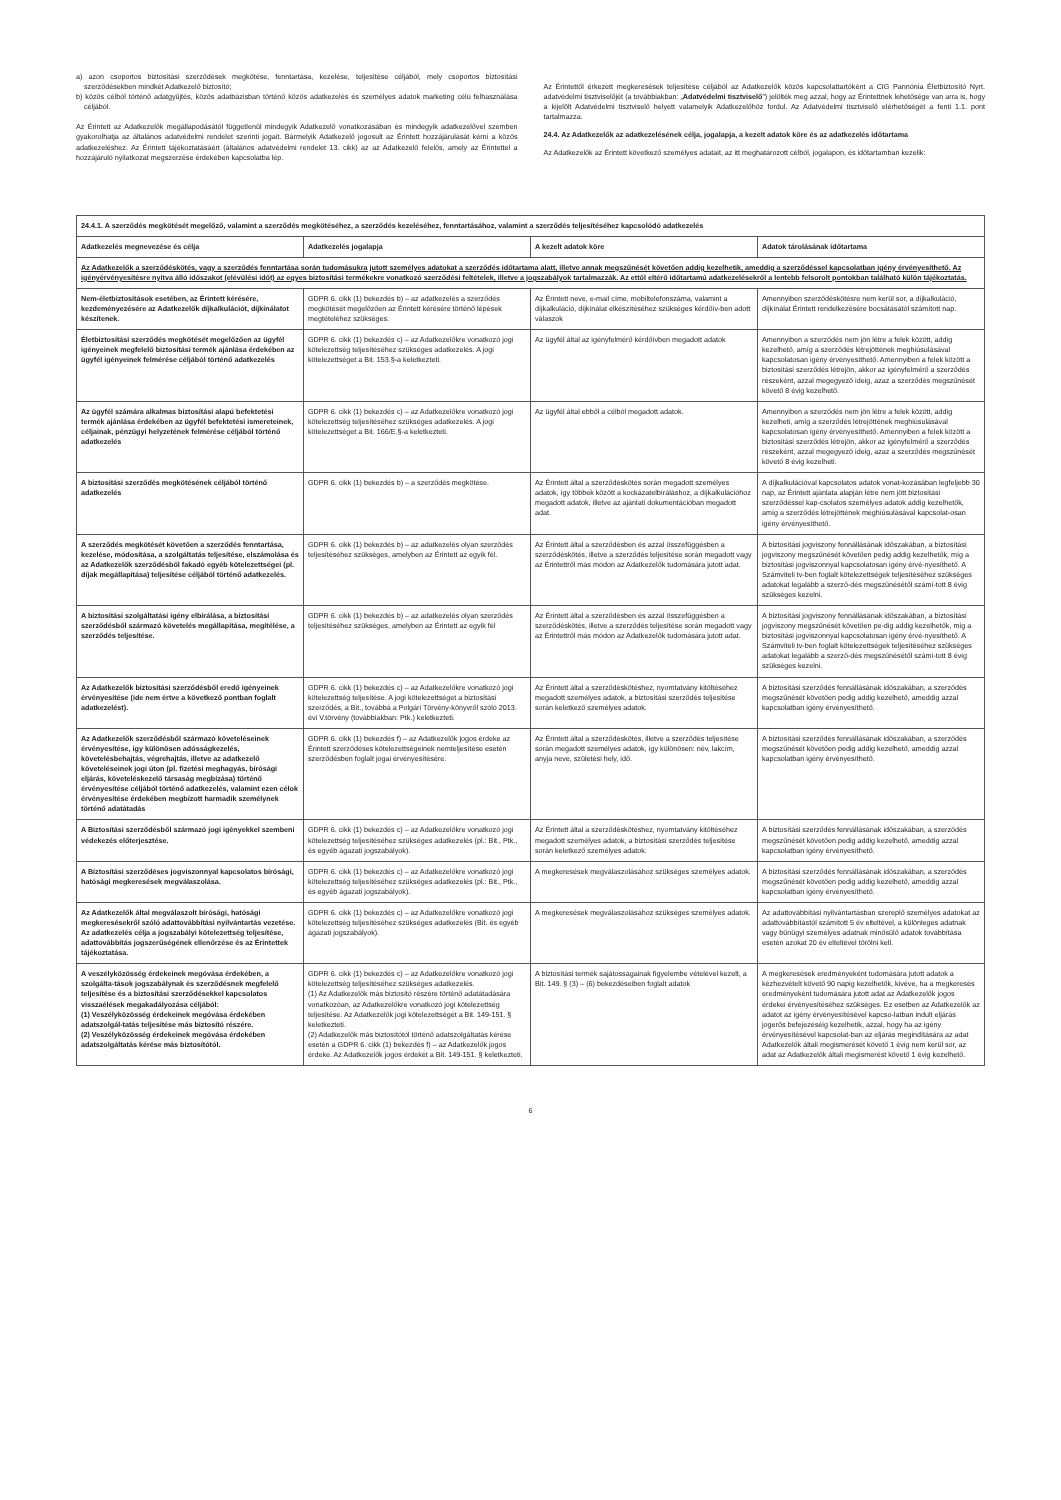a) azon csoportos biztosítási szerződések megkötése, fenntartása, kezelése, teljesítése céljából, mely csoportos biztosítási szerződésekben mindkét Adatkezelő biztosító;
b) közös célból történő adatgyűjtés, közös adatbázisban történő közös adatkezelés és személyes adatok marketing célú felhasználása céljából.
Az Érintett az Adatkezelők megállapodásától függetlenül mindegyik Adatkezelő vonatkozásában és mindegyik adatkezelővel szemben gyakorolhatja az általános adatvédelmi rendelet szerinti jogait. Bármelyik Adatkezelő jogosult az Érintett hozzájárulását kérni a közös adatkezeléshez. Az Érintett tájékoztatásáért (általános adatvédelmi rendelet 13. cikk) az az Adatkezelő felelős, amely az Érintettel a hozzájáruló nyilatkozat megszerzése érdekében kapcsolatba lép.
Az Érintettől érkezett megkeresések teljesítése céljából az Adatkezelők közös kapcsolattartóként a CIG Pannónia Életbiztosító Nyrt. adatvédelmi tisztviselőjét (a továbbiakban: „Adatvédelmi tisztviselő”) jelölték meg azzal, hogy az Érintettnek lehetősége van arra is, hogy a kijelölt Adatvédelmi tisztviselő helyett valamelyik Adatkezelőhöz fordul. Az Adatvédelmi tisztviselő elérhetőségét a fenti 1.1. pont tartalmazza.
24.4. Az Adatkezelők az adatkezelésének célja, jogalapja, a kezelt adatok köre és az adatkezelés időtartama
Az Adatkezelők az Érintett következő személyes adatait, az itt meghatározott célból, jogalapon, és időtartamban kezelik:
| 24.4.1. A szerződés megkötését megelőző, valamint a szerződés megkötéséhez, a szerződés kezeléséhez, fenntartásához, valamint a szerződés teljesítéséhez kapcsolódó adatkezelés | | | |
| --- | --- | --- | --- |
| Adatkezelés megnevezése és célja | Adatkezelés jogalapja | A kezelt adatok köre | Adatok tárolásának időtartama |
| Az Adatkezelők a szerződéskötés, vagy a szerződés fenntartása során tudomásukra jutott személyes adatokat a szerződés időtartama alatt, illetve annak megszűnését követően addig kezelhetik, ameddig a szerződéssel kapcsolatban igény érvényesíthető. Az igényérvényesítésre nyitva álló időszakot (elévülési időt) az egyes biztosítási termékekre vonatkozó szerződési feltételek, illetve a jogszabályok tartalmazzák. Az ettől eltérő időtartamú adatkezelésekről a lentebb felsorolt pontokban található külön tájékoztatás. | | | |
| Nem-életbiztosítások esetében, az Érintett kérésére, kezdeményezésére az Adatkezelők díjkalkulációt, díjkínálatot készítenek. | GDPR 6. cikk (1) bekezdés b) – az adatkezelés a szerződés megkötését megelőzően az Érintett kérésére történő lépések megtételéhez szükséges. | Az Érintett neve, e-mail címe, mobiltelefonszáma, valamint a díjkalkuláció, díjkínálat elkészítéséhez szükséges kérdőív-ben adott válaszok | Amennyiben szerződéskötésre nem kerül sor, a díjkalkuláció, díjkínálat Érintett rendelkezésére bocsátásától számított nap. |
| Életbiztosítási szerződés megkötését megelőzően az ügyfél igényeinek megfelelő biztosítási termék ajánlása érdekében az ügyfél igényeinek felmérése céljából történő adatkezelés | GDPR 6. cikk (1) bekezdés c) – az Adatkezelőkre vonatkozó jogi kötelezettség teljesítéséhez szükséges adatkezelés. A jogi kötelezettséget a Bit. 153.§-a keletkezteti. | Az ügyfél által az igényfelmérő kérdőívben megadott adatok | Amennyiben a szerződés nem jön létre a felek között, addig kezelhető, amíg a szerződés létrejöttének meghiúsulásával kapcsolatosan igény érvényesíthető. Amennyiben a felek között a biztosítási szerződés létrejön, akkor az igényfelmérő a szerződés részeként, azzal megegyező ideig, azaz a szerződés megszűnését követő 8 évig kezelhető. |
| Az ügyfél számára alkalmas biztosítási alapú befektetési termék ajánlása érdekében az ügyfél befektetési ismereteinek, céljainak, pénzügyi helyzetének felmérése céljából történő adatkezelés | GDPR 6. cikk (1) bekezdés c) – az Adatkezelőkre vonatkozó jogi kötelezettség teljesítéséhez szükséges adatkezelés. A jogi kötelezettséget a Bit. 166/E.§-a keletkezteti. | Az ügyfél által ebből a célból megadott adatok. | Amennyiben a szerződés nem jön létre a felek között, addig kezelheti, amíg a szerződés létrejöttének meghiúsulásával kapcsolatosan igény érvényesíthető. Amennyiben a felek között a biztosítási szerződés létrejön, akkor az igényfelmérő a szerződés részeként, azzal megegyező ideig, azaz a szerződés megszűnését követő 8 évig kezelheti. |
| A biztosítási szerződés megkötésének céljából történő adatkezelés | GDPR 6. cikk (1) bekezdés b) – a szerződés megkötése. | Az Érintett által a szerződéskötés során megadott személyes adatok, így többek között a kockázatelbíráláshoz, a díjkalkulációhoz megadott adatok, illetve az ajánlati dokumentációban megadott adat. | A díjkalkulációval kapcsolatos adatok vonat-kozásában legfeljebb 30 nap, az Érintett ajánlata alapján létre nem jött biztosítási szerződéssel kap-csolatos személyes adatok addig kezelhetők, amíg a szerződés létrejöttének meghiúsulásával kapcsolat-osan igény érvényesíthető. |
| A szerződés megkötését követően a szerződés fenntartása, kezelése, módosítása, a szolgáltatás teljesítése, elszámolása és az Adatkezelők szerződésből fakadó egyéb kötelezettségei (pl. díjak megállapítása) teljesítése céljából történő adatkezelés. | GDPR 6. cikk (1) bekezdés b) – az adatkezelés olyan szerződés teljesítéséhez szükséges, amelyben az Érintett az egyik fél. | Az Érintett által a szerződésben és azzal összefüggésben a szerződéskötés, illetve a szerződés teljesítése során megadott vagy az Érintettről más módon az Adatkezelők tudomására jutott adat. | A biztosítási jogviszony fennállásának időszakában, a biztosítási jogviszony megszűnését követően pedig addig kezelhetők, míg a biztosítási jogviszonnyal kapcsolatosan igény érvé-nyesíthető. A Számviteli tv-ben foglalt kötelezettségek teljesítéséhez szükséges adatokat legalább a szerző-dés megszűnésétől számí-tott 8 évig szükséges kezelni. |
| A biztosítási szolgáltatási igény elbírálása, a biztosítási szerződésből származó követelés megállapítása, megítélése, a szerződés teljesítése. | GDPR 6. cikk (1) bekezdés b) – az adatkezelés olyan szerződés teljesítéséhez szükséges, amelyben az Érintett az egyik fél | Az Érintett által a szerződésben és azzal összefüggésben a szerződéskötés, illetve a szerződés teljesítése során megadott vagy az Érintettről más módon az Adatkezelők tudomására jutott adat. | A biztosítási jogviszony fennállásának időszakában, a biztosítási jogviszony megszűnését követően pe-dig addig kezelhetők, míg a biztosítási jogviszonnyal kapcsolatosan igény érvé-nyesíthető. A Számviteli tv-ben foglalt kötelezettségek teljesítéséhez szükséges adatokat legalább a szerző-dés megszűnésétől számí-tott 8 évig szükséges kezelni. |
| Az Adatkezelők biztosítási szerződésből eredő igényeinek érvényesítése (ide nem értve a következő pontban foglalt adatkezelést). | GDPR 6. cikk (1) bekezdés c) – az Adatkezelőkre vonatkozó jogi kötelezettség teljesítése. A jogi kötelezettséget a biztosítási szerződés, a Bit., továbbá a Polgári Törvény-könyvről szóló 2013. évi V.törvény (továbbiakban: Ptk.) keletkezteti. | Az Érintett által a szerződéskötéshez, nyomtatvány kitöltéséhez megadott személyes adatok, a biztosítási szerződés teljesítése során keletkező személyes adatok. | A biztosítási szerződés fennállásának időszakában, a szerződés megszűnését követően pedig addig kezelhető, ameddig azzal kapcsolatban igény érvényesíthető. |
| Az Adatkezelők szerződésből származó követeléseinek érvényesítése, így különösen adósságkezelés, követelésbehajtás, végrehajtás, illetve az adatkezelő követeléseinek jogi úton (pl. fizetési meghagyás, bírósági eljárás, követeléskezelő társaság megbízása) történő érvényesítése céljából történő adatkezelés, valamint ezen célok érvényesítése érdekében megbízott harmadik személynek történő adatátadás | GDPR 6. cikk (1) bekezdés f) – az Adatkezelők jogos érdeke az Érintett szerződéses kötelezettségeinek nemteljesítése esetén szerződésben foglalt jogai érvényesítésére. | Az Érintett által a szerződéskötés, illetve a szerződés teljesítése során megadott személyes adatok, így különösen: név, lakcím, anyja neve, születési hely, idő. | A biztosítási szerződés fennállásának időszakában, a szerződés megszűnését követően pedig addig kezelhető, ameddig azzal kapcsolatban igény érvényesíthető. |
| A Biztosítási szerződésből származó jogi igényekkel szembeni védekezés előterjesztése. | GDPR 6. cikk (1) bekezdés c) – az Adatkezelőkre vonatkozó jogi kötelezettség teljesítéséhez szükséges adatkezelés (pl.: Bit., Ptk., és egyéb ágazati jogszabályok). | Az Érintett által a szerződéskötéshez, nyomtatvány kitöltéséhez megadott személyes adatok, a biztosítási szerződés teljesítése során keletkező személyes adatok. | A biztosítási szerződés fennállásának időszakában, a szerződés megszűnését követően pedig addig kezelhető, ameddig azzal kapcsolatban igény érvényesíthető. |
| A Biztosítási szerződéses jogviszonnyal kapcsolatos bírósági, hatósági megkeresések megválaszolása. | GDPR 6. cikk (1) bekezdés c) – az Adatkezelőkre vonatkozó jogi kötelezettség teljesítéséhez szükséges adatkezelés (pl.: Bit., Ptk., és egyéb ágazati jogszabályok). | A megkeresések megválaszolásához szükséges személyes adatok. | A biztosítási szerződés fennállásának időszakában, a szerződés megszűnését követően pedig addig kezelhető, ameddig azzal kapcsolatban igény érvényesíthető. |
| Az Adatkezelők által megválaszolt bírósági, hatósági megkeresésekről szóló adattovábbítási nyilvántartás vezetése. Az adatkezelés célja a jogszabályi kötelezettség teljesítése, adattovábbítás jogszerűségének ellenőrzése és az Érintettek tájékoztatása. | GDPR 6. cikk (1) bekezdés c) – az Adatkezelőkre vonatkozó jogi kötelezettség teljesítéséhez szükséges adatkezelés (Bit. és egyéb ágazati jogszabályok). | A megkeresések megválaszolásához szükséges személyes adatok. | Az adattovábbítási nyilvántartásban szereplő személyes adatokat az adattovábbítástól számított 5 év elteltével, a különleges adatnak vagy bűnügyi személyes adatnak minősülő adatok továbbítása esetén azokat 20 év elteltével törölni kell. |
| A veszélyközösség érdekeinek megóvása érdekében, a szolgálta-tások jogszabálynak és szerződésnek megfelelő teljesítése és a biztosítási szerződésekkel kapcsolatos visszaélések megakadályozása céljából: (1) Veszélyközösség érdekeinek megóvása érdekében adatszolgál-tatás teljesítése más biztosító részére. (2) Veszélyközösség érdekeinek megóvása érdekében adatszolgáltatás kérése más biztosítótól. | GDPR 6. cikk (1) bekezdés c) – az Adatkezelőkre vonatkozó jogi kötelezettség teljesítéséhez szükséges adatkezelés. (1) Az Adatkezelők más biztosító részére történő adatátadására vonatkozóan, az Adatkezelőkre vonatkozó jogi kötelezettség teljesítése. Az Adatkezelők jogi kötelezettségét a Bit. 149-151. § keletkezteti. (2) Adatkezelők más biztosítótól történő adatszolgáltatás kérése esetén a GDPR 6. cikk (1) bekezdés f) – az Adatkezelők jogos érdeke. Az Adatkezelők jogos érdekét a Bit. 149-151. § keletkezteti. | A biztosítási termék sajátosságainak figyelembe vételével kezelt, a Bit. 149. § (3) – (6) bekezdéseiben foglalt adatok | A megkeresések eredményeként tudomására jutott adatok a kézhezvételt követő 90 napig kezelhetők, kivéve, ha a megkeresés eredményeként tudomására jutott adat az Adatkezelők jogos érdekei érvényesítéséhez szükséges. Ez esetben az Adatkezelők az adatot az igény érvényesítésével kapcso-latban indult eljárás jogerős befejezéséig kezelhetik, azzal, hogy ha az igény érvényesítésével kapcsolat-ban az eljárás megindítására az adat Adatkezelők általi megismerését követő 1 évig nem kerül sor, az adat az Adatkezelők általi megismerést követő 1 évig kezelhető. |
6